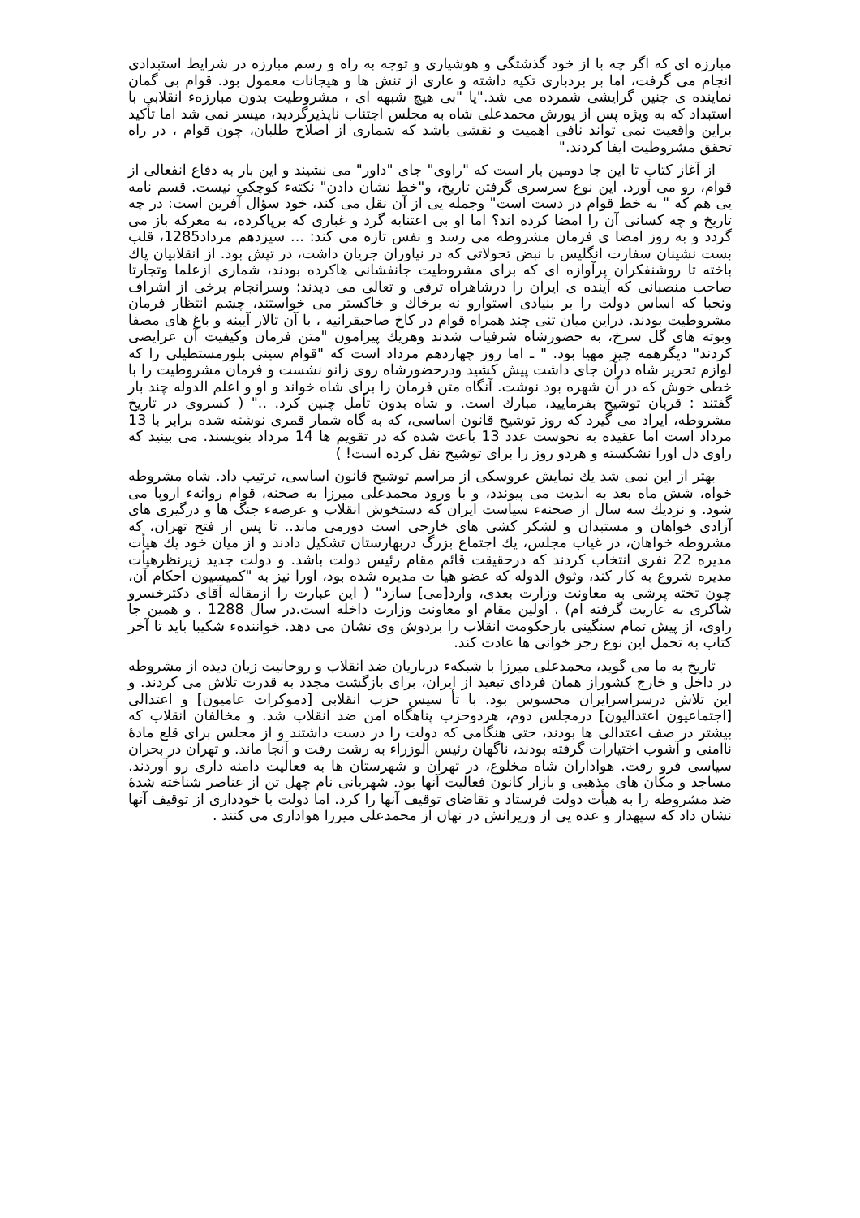مبارزه ای که اگر چه با از خود گذشتگی و هوشیاری و توجه به راه و رسم مبارزه در شرایط استبدادی انجام می گرفت، اما بر بردباری تکیه داشته و عاری از تنش ها و هیجانات معمول بود. قوام بی گمان نماینده ی چنین گرایشی شمرده می شد."یا "بی هیچ شبهه ای ، مشروطیت بدون مبارزهء انقلابی با استبداد که به ویژه پس از یورش محمدعلی شاه به مجلس اجتناب ناپذیرگردید، میسر نمی شد اما تأکید براین واقعیت نمی تواند نافی اهمیت و نقشی باشد که شماری از اصلاح طلبان، چون قوام ، در راه تحقق مشروطیت ایفا کردند."
از آغاز کتاب تا این جا دومین بار است که "راوی" جای "داور" می نشیند و این بار به دفاع انفعالی از قوام، رو می آورد. این نوع سرسری گرفتن تاریخ، و"خط نشان دادن" نکتهء کوچکی نیست. قسم نامه یی هم که " به خط قوام در دست است" وجمله یی از آن نقل می کند، خود سؤال آفرین است: در چه تاریخ و چه کسانی آن را امضا کرده اند؟ اما او بی اعتنابه گرد و غباری که برپاکرده، به معرکه باز می گردد و به روز امضا ی فرمان مشروطه می رسد و نفس تازه می کند: ... سیزدهم مرداد1285، قلب بست نشینان سفارت انگلیس با نبض تحولاتی که در نیاوران جریان داشت، در تپش بود. از انقلابیان پاك باخته تا روشنفکران پرآوازه ای که برای مشروطیت جانفشانی هاکرده بودند، شماری ازعلما وتجارتا صاحب منصبانی که آینده ی ایران را درشاهراه ترقی و تعالی می دیدند؛ وسرانجام برخی از اشراف ونجبا که اساس دولت را بر بنیادی استوارو نه برخاك و خاكستر می خواستند، چشم انتظار فرمان مشروطیت بودند. دراین میان تنی چند همراه قوام در كاخ صاحبقرانیه ، با آن تالار آیینه و باغ های مصفا وبوته های گل سرخ، به حضورشاه شرفیاب شدند وهریك پیرامون "متن فرمان وكیفیت آن عرایضی كردند" دیگرهمه چیز مهیا بود. " ـ اما روز چهاردهم مرداد است که "قوام سینی بلورمستطیلی را كه لوازم تحریر شاه درآن جای داشت پیش كشید ودرحضورشاه روی زانو نشست و فرمان مشروطیت را با خطی خوش كه در آن شهره بود نوشت. آنگاه متن فرمان را برای شاه خواند و او و اعلم الدوله چند بار گفتند : قربان توشیح بفرمایید، مبارك است. و شاه بدون تأمل چنین كرد. .." ( كسروی در تاریخ مشروطه، ایراد می گیرد كه روز توشیح قانون اساسی، كه به گاه شمار قمری نوشته شده برابر با 13 مرداد است اما عقیده به نحوست عدد 13 باعث شده كه در تقویم ها 14 مرداد بنویسند. می بینید كه راوی دل اورا نشكسته و هردو روز را برای توشیح نقل كرده است! )
بهتر از این نمی شد یك نمایش عروسكی از مراسم توشیح قانون اساسی، ترتیب داد. شاه مشروطه خواه، شش ماه بعد به ابدیت می پیوندد، و با ورود محمدعلی میرزا به صحنه، قوام روانهء اروپا می شود. و نزدیك سه سال از صحنهء سیاست ایران كه دستخوش انقلاب و عرصهء جنگ ها و درگیری های آزادی خواهان و مستبدان و لشكر كشی های خارجی است دورمی ماند.. تا پس از فتح تهران، كه مشروطه خواهان، در غیاب مجلس، یك اجتماع بزرگ دربهارستان تشكیل دادند و از میان خود یك هیأت مدیره 22 نفری انتخاب كردند كه درحقیقت قائم مقام رئیس دولت باشد. و دولت جدید زیرنظرهیأت مدیره شروع به كار كند، وثوق الدوله كه عضو هیأ ت مدیره شده بود، اورا نیز به "كمیسیون احكام آن، چون تخته پرشی به معاونت وزارت بعدی، وارد[می] سازد" ( این عبارت را ازمقاله آقای دكترخسرو شاكری به عاریت گرفته ام) . اولین مقام او معاونت وزارت داخله است.در سال 1288 . و همین جا راوی، از پیش تمام سنگینی بارحكومت انقلاب را بردوش وی نشان می دهد. خوانندهء شكیبا باید تا آخر كتاب به تحمل این نوع رجز خوانی ها عادت كند.
تاریخ به ما می گوید، محمدعلی میرزا با شبكهء درباریان ضد انقلاب و روحانیت زیان دیده از مشروطه در داخل و خارج كشوراز همان فردای تبعید از ایران، برای بازگشت مجدد به قدرت تلاش می كردند. و این تلاش درسراسرایران محسوس بود. با تأ سیس حزب انقلابی [دموكرات عامیون] و اعتدالی [اجتماعیون اعتدالیون] درمجلس دوم، هردوحزب پناهگاه امن ضد انقلاب شد. و مخالفان انقلاب كه بیشتر در صف اعتدالی ها بودند، حتی هنگامی كه دولت را در دست داشتند و از مجلس برای قلع مادهٔ ناامنی و آشوب اختیارات گرفته بودند، ناگهان رئیس الوزراء به رشت رفت و آنجا ماند. و تهران در بحران سیاسی فرو رفت. هواداران شاه مخلوع، در تهران و شهرستان ها به فعالیت دامنه داری رو آوردند. مساجد و مكان های مذهبی و بازار كانون فعالیت آنها بود. شهربانی نام چهل تن از عناصر شناخته شدهٔ ضد مشروطه را به هیأت دولت فرستاد و تقاضای توقیف آنها را كرد. اما دولت با خودداری از توقیف آنها نشان داد كه سپهدار و عده یی از وزیرانش در نهان از محمدعلی میرزا هواداری می كنند .